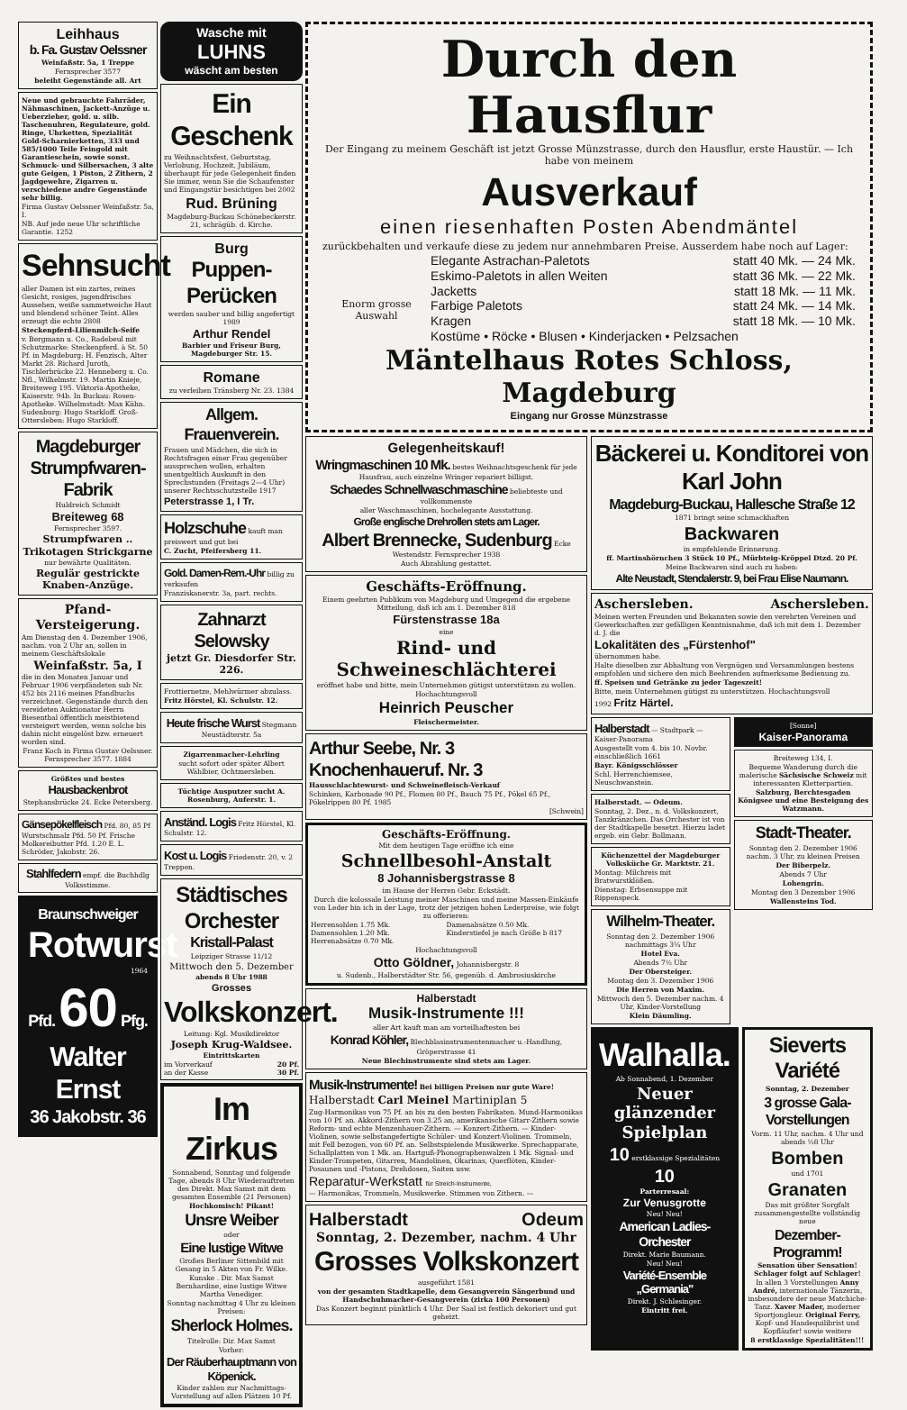Leihhaus
b. Fa. Gustav Oelssner
Weinfaßstr. 5a, 1 Treppe
Fernsprecher 3577
beleiht Gegenstände all. Art
Neue und gebrauchte Fahrräder, Nähmaschinen, Jackett-Anzüge u. Ueberzieher, gold. u. silb. Taschenuhren, Regulateure, gold. Ringe, Uhrketten, Spezialität Gold-Scharnierketten, 333 und 585/1000 Teile Feingold mit Garantieschein, sowie sonst. Schmuck- und Silbersachen, 3 alte gute Geigen, 1 Piston, 2 Zithern, 2 Jagdgewehre, Zigarren u. verschiedene andre Gegenstände sehr billig.
Firma Gustav Oelssner Weinfaßstr. 5a, I.
NB. Auf jede neue Uhr schriftliche Garantie. 1252
Sehnsucht
aller Damen ist ein zartes, reines Gesicht, rosiges, jugendfrisches Aussehen, weiße sammetweiche Haut und blendend schöner Teint. Alles erzeugt die echte 2808
Steckenpferd-Lilienmilch-Seife
v. Bergmann u. Co., Radebeul mit Schutzmarke: Steckenpferd. à St. 50 Pf. in Magdeburg: H. Fenzisch, Alter Markt 28. Richard Juroth, Tischlerbrücke 22. Henneberg u. Co. Nfl., Wilhelmstr. 19. Martin Knieje, Breiteweg 195. Viktoria-Apotheke, Kaiserstr. 94b. In Buckau: Rosen-Apotheke. Wilhelmstadt: Max Kühn. Sudenburg: Hugo Starkloff. Groß-Ottersleben: Hugo Starkloff.
Magdeburger Strumpfwaren-Fabrik
Huldreich Schmidt
Breiteweg 68
Fernsprecher 3597.
Strumpfwaren .. Trikotagen Strickgarne
nur bewährte Qualitäten.
Regulär gestrickte Knaben-Anzüge.
Pfand-Versteigerung.
Am Dienstag den 4. Dezember 1906, nachm. von 2 Uhr an, sollen in meinem Geschäftslokale
Weinfaßstr. 5a, I
die in den Monaten Januar und Februar 1906 verpfändeten sub Nr. 452 bis 2116 meines Pfandbuchs verzeichnet. Gegenstände durch den vereideten Auktionator Herrn Biesenthal öffentlich meistbietend versteigert werden, wenn solche bis dahin nicht eingelöst bzw. erneuert worden sind.
Franz Koch in Firma Gustav Oelssner. Fernsprecher 3577. 1884
Größtes und bestes Hausbackenbrot
Stephansbrücke 24. Ecke Petersberg.
Gänsepökelfleisch Pfd. 80, 85 Pf
Wurstschmalz Pfd. 50 Pf. Frische Molkereibutter Pfd. 1.20 E. L. Schröder, Jakobstr. 26.
Stahlfedern empf. die Buchhdlg Volksstimme.
Braunschweiger
Rotwurst
1964
Pfd. 60 Pfg.
Walter Ernst
36 Jakobstr. 36
Wasche mit
LUHNS
wäscht am besten
Ein Geschenk
zu Weihnachtsfest, Geburtstag, Verlobung, Hochzeit, Jubiläum, überhaupt für jede Gelegenheit finden Sie immer, wenn Sie die Schaufenster und Eingangstür besichtigen bei 2002
Rud. Brüning
Magdeburg-Buckau Schönebeckerstr. 21, schrägüb. d. Kirche.
Burg
Puppen-Perücken
werden sauber und billig angefertigt 1989
Arthur Rendel
Barbier und Friseur Burg, Magdeburger Str. 15.
Romane
zu verleihen Tränsberg Nr. 23. 1384
Allgem. Frauenverein.
Frauen und Mädchen, die sich in Rechtsfragen einer Frau gegenüber aussprechen wollen, erhalten unentgeltlich Auskunft in den Sprechstunden (Freitags 2—4 Uhr) unserer Rechtsschutzstelle 1917
Peterstrasse 1, I Tr.
Holzschuhe kauft man preiswert und gut bei
C. Zucht, Pfeifersberg 11.
Gold. Damen-Rem.-Uhr billig zu verkaufen
Franziskanerstr. 3a, part. rechts.
Zahnarzt Selowsky
jetzt Gr. Diesdorfer Str. 226.
Frottiernetze, Mehlwürmer abzulass.
Fritz Hörstel, Kl. Schulstr. 12.
Heute frische Wurst Stegmann Neustädterstr. 5a
Zigarrenmacher-Lehrling
sucht sofort oder später Albert Wählbier, Ochtmersleben.
Tüchtige Ausputzer sucht A. Rosenburg, Auferstr. 1.
Anständ. Logis Fritz Hörstel, Kl. Schulstr. 12.
Kost u. Logis Friedenstr. 20, v. 2 Treppen.
Städtisches Orchester
Kristall-Palast
Leipziger Strasse 11/12
Mittwoch den 5. Dezember
abends 8 Uhr 1988
Grosses
Volkskonzert.
Leitung: Kgl. Musikdirektor
Joseph Krug-Waldsee.
Eintrittskarten
im Vorverkauf 20 Pf.
an der Kasse 30 Pf.
Im Zirkus
Sonnabend, Sonntag und folgende Tage, abends 8 Uhr Wiederauftreten des Direkt. Max Samst mit dem gesamten Ensemble (21 Personen)
Hochkomisch! Pikant!
Unsre Weiber
oder
Eine lustige Witwe
Großes Berliner Sittenbild mit Gesang in 5 Akten von Fr. Wilke.
Kunske . Dir. Max Samst Bernhardine, eine lustige Witwe Martha Venediger.
Sonntag nachmittag 4 Uhr zu kleinen Preisen:
Sherlock Holmes.
Titelrolle: Dir. Max Samst
Vorher:
Der Räuberhauptmann von Köpenick.
Kinder zahlen zur Nachmittags-Vorstellung auf allen Plätzen 10 Pf.
Durch den Hausflur
Der Eingang zu meinem Geschäft ist jetzt Grosse Münzstrasse, durch den Hausflur, erste Haustür. — Ich habe von meinem
Ausverkauf
einen riesenhaften Posten Abendmäntel
zurückbehalten und verkaufe diese zu jedem nur annehmbaren Preise. Ausserdem habe noch auf Lager:
Enorm grosse Auswahl
Elegante Astrachan-Paletots statt 40 Mk. — 24 Mk.
Eskimo-Paletots in allen Weiten statt 36 Mk. — 22 Mk.
Jacketts statt 18 Mk. — 11 Mk.
Farbige Paletots statt 24 Mk. — 14 Mk.
Kragen statt 18 Mk. — 10 Mk.
Kostüme • Röcke • Blusen • Kinderjacken • Pelzsachen
Mäntelhaus Rotes Schloss, Magdeburg
Eingang nur Grosse Münzstrasse
Gelegenheitskauf!
Wringmaschinen 10 Mk. bestes Weihnachtsgeschenk für jede Hausfrau, auch einzelne Wringer repariert billigst.
Schaedes Schnellwaschmaschine beliebteste und vollkommenste
aller Waschmaschinen, hochelegante Ausstattung.
Große englische Drehrollen stets am Lager.
Albert Brennecke, Sudenburg Ecke Westendstr. Fernsprecher 1938
Auch Abzahlung gestattet.
Geschäfts-Eröffnung.
Einem geehrten Publikum von Magdeburg und Umgegend die ergebene Mitteilung, daß ich am 1. Dezember 818
Fürstenstrasse 18a
eine
Rind- und Schweineschlächterei
eröffnet habe und bitte, mein Unternehmen gütigst unterstützen zu wollen.
Hochachtungsvoll
Heinrich Peuscher
Fleischermeister.
Arthur Seebe, Nr. 3 Knochenhaueruf. Nr. 3
Hausschlachtewurst- und Schweinefleisch-Verkauf
Schinken, Karbonade 90 Pf., Flomen 80 Pf., Bauch 75 Pf., Pökel 65 Pf., Pökelrippen 80 Pf. 1985
[Schwein]
Geschäfts-Eröffnung.
Mit dem heutigen Tage eröffne ich eine
Schnellbesohl-Anstalt
8 Johannisbergstrasse 8
im Hause der Herren Gebr. Eckstädt.
Durch die kolossale Leistung meiner Maschinen und meine Massen-Einkäufe von Leder bin ich in der Lage, trotz der jetzigen hohen Lederpreise, wie folgt zu offerieren:
Herrensohlen 1.75 Mk.
Damensohlen 1.20 Mk.
Herrenabsätze 0.70 Mk.
Damenabsätze 0.50 Mk.
Kinderstiefel je nach Größe b 817
Hochachtungsvoll
Otto Göldner, Johannisbergstr. 8
u. Sudenb., Halberstädter Str. 56, gegenüb. d. Ambrosiuskirche
Halberstadt
Musik-Instrumente !!!
aller Art kauft man am vorteilhaftesten bei
Konrad Köhler, Blechblasinstrumentenmacher u.-Handlung, Gröperstrasse 41
Neue Blechinstrumente sind stets am Lager.
Musik-Instrumente! Bei billigen Preisen nur gute Ware!
Halberstadt Carl Meinel Martiniplan 5
Zug-Harmonikas von 75 Pf. an bis zu den besten Fabrikaten. Mund-Harmonikas von 10 Pf. an. Akkord-Zithern von 3.25 an, amerikanische Gitarr-Zithern sowie Reform- und echte Menzenhauer-Zithern. — Konzert-Zithern. — Kinder-Violinen, sowie selbstangefertigte Schüler- und Konzert-Violinen. Trommeln, mit Fell bezogen, von 60 Pf. an. Selbstspielende Musikwerke. Sprechapparate, Schallplatten von 1 Mk. an. Hartguß-Phonographenwalzen 1 Mk. Signal- und Kinder-Trompeten, Gitarren, Mandolinen, Okarinas, Querflöten, Kinder-Posaunen und -Pistons, Drehdosen, Saiten usw.
Reparatur-Werkstatt für Streich-Instrumente,
— Harmonikas, Trommeln, Musikwerke. Stimmen von Zithern. —
Halberstadt Odeum
Sonntag, 2. Dezember, nachm. 4 Uhr
Grosses Volkskonzert
ausgeführt 1581
von der gesamten Stadtkapelle, dem Gesangverein Sängerbund und Handschuhmacher-Gesangverein (zirka 100 Personen)
Das Konzert beginnt pünktlich 4 Uhr. Der Saal ist festlich dekoriert und gut geheizt.
Bäckerei u. Konditorei von Karl John
Magdeburg-Buckau, Hallesche Straße 12
1871 bringt seine schmackhaften
Backwaren
in empfehlende Erinnerung.
ff. Martinshörnchen 3 Stück 10 Pf., Mürbteig-Kröppel Dtzd. 20 Pf.
Meine Backwaren sind auch zu haben:
Alte Neustadt, Stendalerstr. 9, bei Frau Elise Naumann.
Aschersleben. Aschersleben.
Meinen werten Freunden und Bekannten sowie den verehrten Vereinen und Gewerkschaften zur gefälligen Kenntnisnahme, daß ich mit dem 1. Dezember d. J. die
Lokalitäten des „Fürstenhof"
übernommen habe.
Halte dieselben zur Abhaltung von Vergnügen und Versammlungen bestens empfohlen und sichere den mich Beehrenden aufmerksame Bedienung zu.
ff. Speisen und Getränke zu jeder Tageszeit!
Bitte, mein Unternehmen gütigst zu unterstützen. Hochachtungsvoll
1992 Fritz Härtel.
Halberstadt — Stadtpark — Kaiser-Panorama
Ausgestellt vom 4. bis 10. Novbr. einschließlich 1661
Bayr. Königsschlösser
Schl. Herrenchiemsee, Neuschwanstein.
Halberstadt. — Odeum.
Sonntag, 2. Dez., n. d. Volkskonzert, Tanzkränzchen. Das Orchester ist von der Stadtkapelle besetzt. Hierzu ladet ergeb. ein Gebr. Bollmann.
Küchenzettel der Magdeburger Volksküche Gr. Marktstr. 21.
Montag: Milchreis mit Bratwurstklößen.
Dienstag: Erbsensuppe mit Rippenspeck.
Wilhelm-Theater.
Sonntag den 2. Dezember 1906 nachmittags 3¼ Uhr
Hotel Eva.
Abends 7½ Uhr
Der Obersteiger.
Montag den 3. Dezember 1906
Die Herren von Maxim.
Mittwoch den 5. Dezember nachm. 4 Uhr, Kinder-Vorstellung
Klein Däumling.
[Sonne]
Kaiser-Panorama
Breiteweg 134, I.
Bequeme Wanderung durch die malerische Sächsische Schweiz mit interessanten Kletterpartien.
Salzburg, Berchtesgaden Königsee und eine Besteigung des Watzmann.
Stadt-Theater.
Sonntag den 2. Dezember 1906 nachm. 3 Uhr, zu kleinen Preisen
Der Biberpelz.
Abends 7 Uhr
Lohengrin.
Montag den 3 Dezember 1906
Wallensteins Tod.
Walhalla.
Ab Sonnabend, 1. Dezember
Neuer glänzender Spielplan
10 erstklassige Spezialitäten 10
Parterresaal:
Zur Venusgrotte
Neu! Neu!
American Ladies-Orchester
Direkt. Marie Baumann.
Neu! Neu!
Variété-Ensemble „Germania"
Direkt. J. Schlesinger.
Eintritt frei.
Sieverts Variété
Sonntag, 2. Dezember
3 grosse Gala-Vorstellungen
Vorm. 11 Uhr, nachm. 4 Uhr und abends ½8 Uhr
Bomben
und 1701
Granaten
Das mit größter Sorgfalt zusammengestellte vollständig neue
Dezember-Programm!
Sensation über Sensation! Schlager folgt auf Schlager!
In allen 3 Vorstellungen Anny André, internationale Tänzerin, insbesondere der neue Matchiche-Tanz. Xaver Mader, moderner Sportjongleur. Original Ferry, Kopf- und Handequilibrist und Kopfläufer! sowie weitere
8 erstklassige Spezialitäten!!!